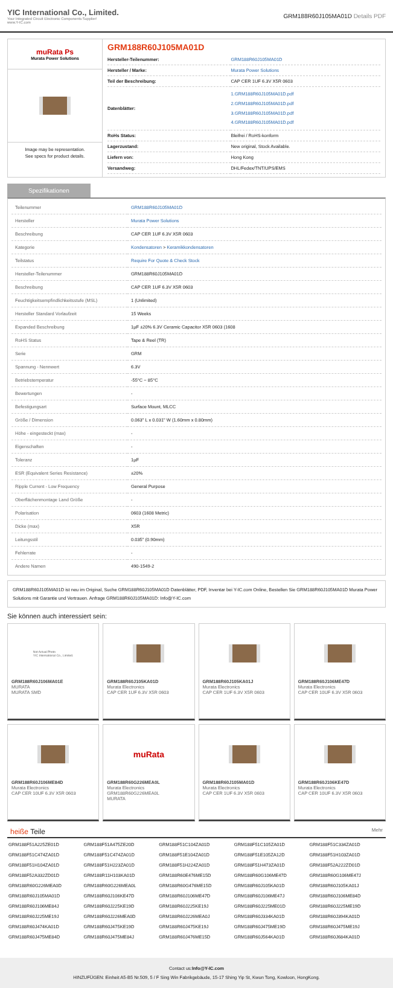YIC International Co., Limited.
Your Integrated Circuit Electronic Components Supplier!
www.Y-IC.com
GRM188R60J105MA01D Details PDF
muRata Ps
Murata Power Solutions
Image may be representation.
See specs for product details.
GRM188R60J105MA01D
| Hersteller-Teilenummer: | GRM188R60J105MA01D |
| Hersteller / Marke: | Murata Power Solutions |
| Teil der Beschreibung: | CAP CER 1UF 6.3V X5R 0603 |
| Datenblätter: | 1.GRM188R60J105MA01D.pdf 2.GRM188R60J105MA01D.pdf 3.GRM188R60J105MA01D.pdf 4.GRM188R60J105MA01D.pdf |
| RoHs Status: | Bleifrei / RoHS-konform |
| Lagerzustand: | New original, Stock Available. |
| Liefern von: | Hong Kong |
| Versandweg: | DHL/Fedex/TNT/UPS/EMS |
Spezifikationen
| Teilenummer | GRM188R60J105MA01D |
| Hersteller | Murata Power Solutions |
| Beschreibung | CAP CER 1UF 6.3V X5R 0603 |
| Kategorie | Kondensatoren > Keramikkondensatoren |
| Teilstatus | Require For Quote & Check Stock |
| Hersteller-Teilenummer | GRM188R60J105MA01D |
| Beschreibung | CAP CER 1UF 6.3V X5R 0603 |
| Feuchtigkeitsempfindlichkeitsstufe (MSL) | 1 (Unlimited) |
| Hersteller Standard Vorlaufzeit | 15 Weeks |
| Expanded Beschreibung | 1µF ±20% 6.3V Ceramic Capacitor X5R 0603 (1608 |
| RoHS Status | Tape & Reel (TR) |
| Serie | GRM |
| Spannung - Nennwert | 6.3V |
| Betriebstemperatur | -55°C ~ 85°C |
| Bewertungen | - |
| Befestigungsart | Surface Mount, MLCC |
| Größe / Dimension | 0.063" L x 0.031" W (1.60mm x 0.80mm) |
| Höhe - eingesteckt (max) | - |
| Eigenschaften | - |
| Toleranz | 1µF |
| ESR (Equivalent Series Resistance) | ±20% |
| Ripple Current - Low Frequency | General Purpose |
| Oberflächenmontage Land Größe | - |
| Polarisation | 0603 (1608 Metric) |
| Dicke (max) | X5R |
| Leitungsstil | 0.035" (0.90mm) |
| Fehlerrate | - |
| Andere Namen | 490-1549-2 |
GRM188R60J105MA01D ist neu im Original, Suche GRM188R60J105MA01D Datenblätter, PDF, Inventar bei Y-IC.com Online, Bestellen Sie GRM188R60J105MA01D Murata Power Solutions mit Garantie und Vertrauen. Anfrage GRM188R60J105MA01D: Info@Y-IC.com
Sie können auch interessiert sein:
Not Actual Photo
YIC International Co., Limited.
GRM188R60J106MA01E
MURATA
MURATA SMD
GRM188R60J105KA01D
Murata Electronics
CAP CER 1UF 6.3V X5R 0603
GRM188R60J105KA01J
Murata Electronics
CAP CER 1UF 6.3V X5R 0603
GRM188R60J106ME47D
Murata Electronics
CAP CER 10UF 6.3V X5R 0603
GRM188R60J106ME84D
Murata Electronics
CAP CER 10UF 6.3V X5R 0603
muRata
GRM188R60G226MEA0L
Murata Electronics
GRM188R60G226MEA0L
MURATA
GRM188R60J105MA01D
Murata Electronics
CAP CER 1UF 6.3V X5R 0603
GRM188R60J106KE47D
Murata Electronics
CAP CER 10UF 6.3V X5R 0603
heiße Teile Mehr
GRM188F51A225ZE01D GRM188F51A475ZE20D GRM188F51C104ZA01D GRM188F51C105ZA01D GRM188F51C334ZA01D GRM188F51C474ZA01D GRM188F51C474ZA01D GRM188F51E104ZA01D GRM188F51E105ZA12D GRM188F51H103ZA01D GRM188F51H104ZA01D GRM188F51H223ZA01D GRM188F51H224ZA01D GRM188F51H473ZA01D GRM188F52A222ZD01D GRM188F52A332ZD01D GRM188R11H103KA01D GRM188R60E476ME15D GRM188R60G106ME47D GRM188R60G106ME47J GRM188R60G226MEA0D GRM188R60G226MEA0L GRM188R60G476ME15D GRM188R60J105KA01D GRM188R60J105KA01J GRM188R60J105MA01D GRM188R60J106KE47D GRM188R60J106ME47D GRM188R60J106ME47J GRM188R60J106ME84D GRM188R60J106ME84J GRM188R60J225KE19D GRM188R60J225KE19J GRM188R60J225ME01D GRM188R60J225ME19D GRM188R60J225ME19J GRM188R60J226MEA0D GRM188R60J226MEA0J GRM188R60J334KA01D GRM188R60J394KA01D GRM188R60J474KA01D GRM188R60J475KE19D GRM188R60J475KE19J GRM188R60J475ME19D GRM188R60J475ME19J GRM188R60J475ME84D GRM188R60J475ME84J GRM188R60J476ME15D GRM188R60J564KA01D GRM188R60J684KA01D
Contact us:Info@Y-IC.com
HINZUFÜGEN: Einheit A5-B5 Nr.509, 5 / F Sing Win Fabrikgebäude, 15-17 Shing Yip St, Kwun Tong, Kowloon, HongKong.